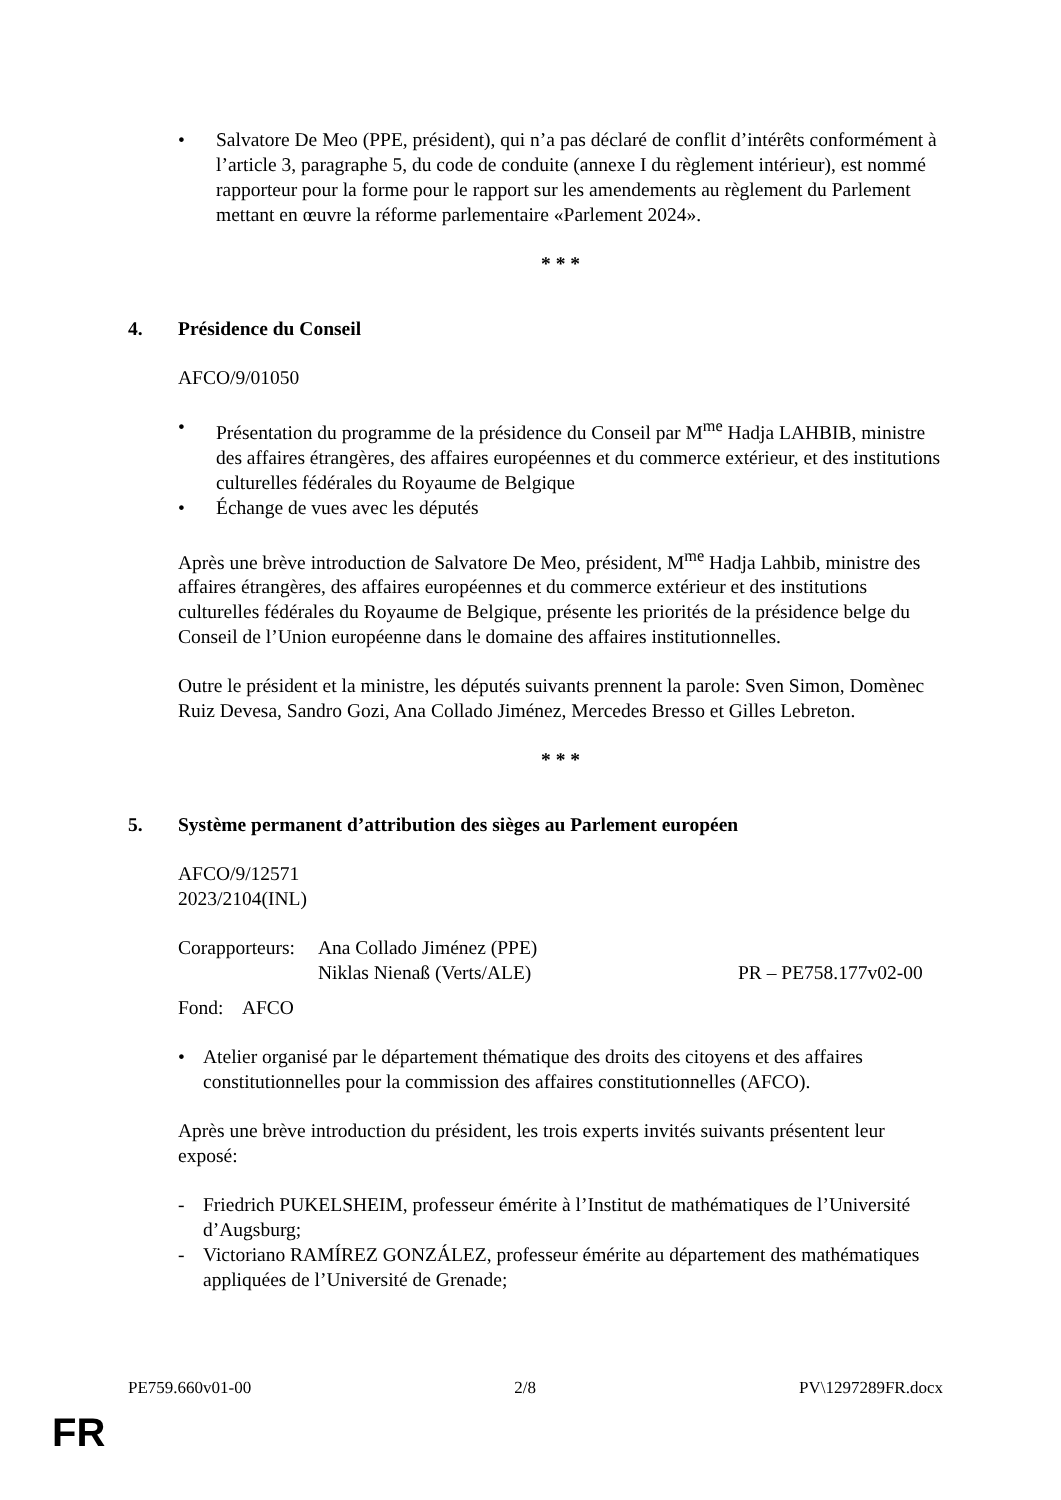• Salvatore De Meo (PPE, président), qui n’a pas déclaré de conflit d’intérêts conformément à l’article 3, paragraphe 5, du code de conduite (annexe I du règlement intérieur), est nommé rapporteur pour la forme pour le rapport sur les amendements au règlement du Parlement mettant en œuvre la réforme parlementaire «Parlement 2024».
* * *
4. Présidence du Conseil
AFCO/9/01050
• Présentation du programme de la présidence du Conseil par M<sup>me</sup> Hadja LAHBIB, ministre des affaires étrangères, des affaires européennes et du commerce extérieur, et des institutions culturelles fédérales du Royaume de Belgique
• Échange de vues avec les députés
Après une brève introduction de Salvatore De Meo, président, M<sup>me</sup> Hadja Lahbib, ministre des affaires étrangères, des affaires européennes et du commerce extérieur et des institutions culturelles fédérales du Royaume de Belgique, présente les priorités de la présidence belge du Conseil de l’Union européenne dans le domaine des affaires institutionnelles.
Outre le président et la ministre, les députés suivants prennent la parole: Sven Simon, Domènec Ruiz Devesa, Sandro Gozi, Ana Collado Jiménez, Mercedes Bresso et Gilles Lebreton.
* * *
5. Système permanent d’attribution des sièges au Parlement européen
AFCO/9/12571
2023/2104(INL)
Corapporteurs: Ana Collado Jiménez (PPE)
Niklas Nienaß (Verts/ALE) PR – PE758.177v02-00
Fond: AFCO
• Atelier organisé par le département thématique des droits des citoyens et des affaires constitutionnelles pour la commission des affaires constitutionnelles (AFCO).
Après une brève introduction du président, les trois experts invités suivants présentent leur exposé:
- Friedrich PUKELSHEIM, professeur émérite à l’Institut de mathématiques de l’Université d’Augsburg;
- Victoriano RAMÍREZ GONZÁLEZ, professeur émérite au département des mathématiques appliquées de l’Université de Grenade;
PE759.660v01-00 2/8 PV\1297289FR.docx
FR